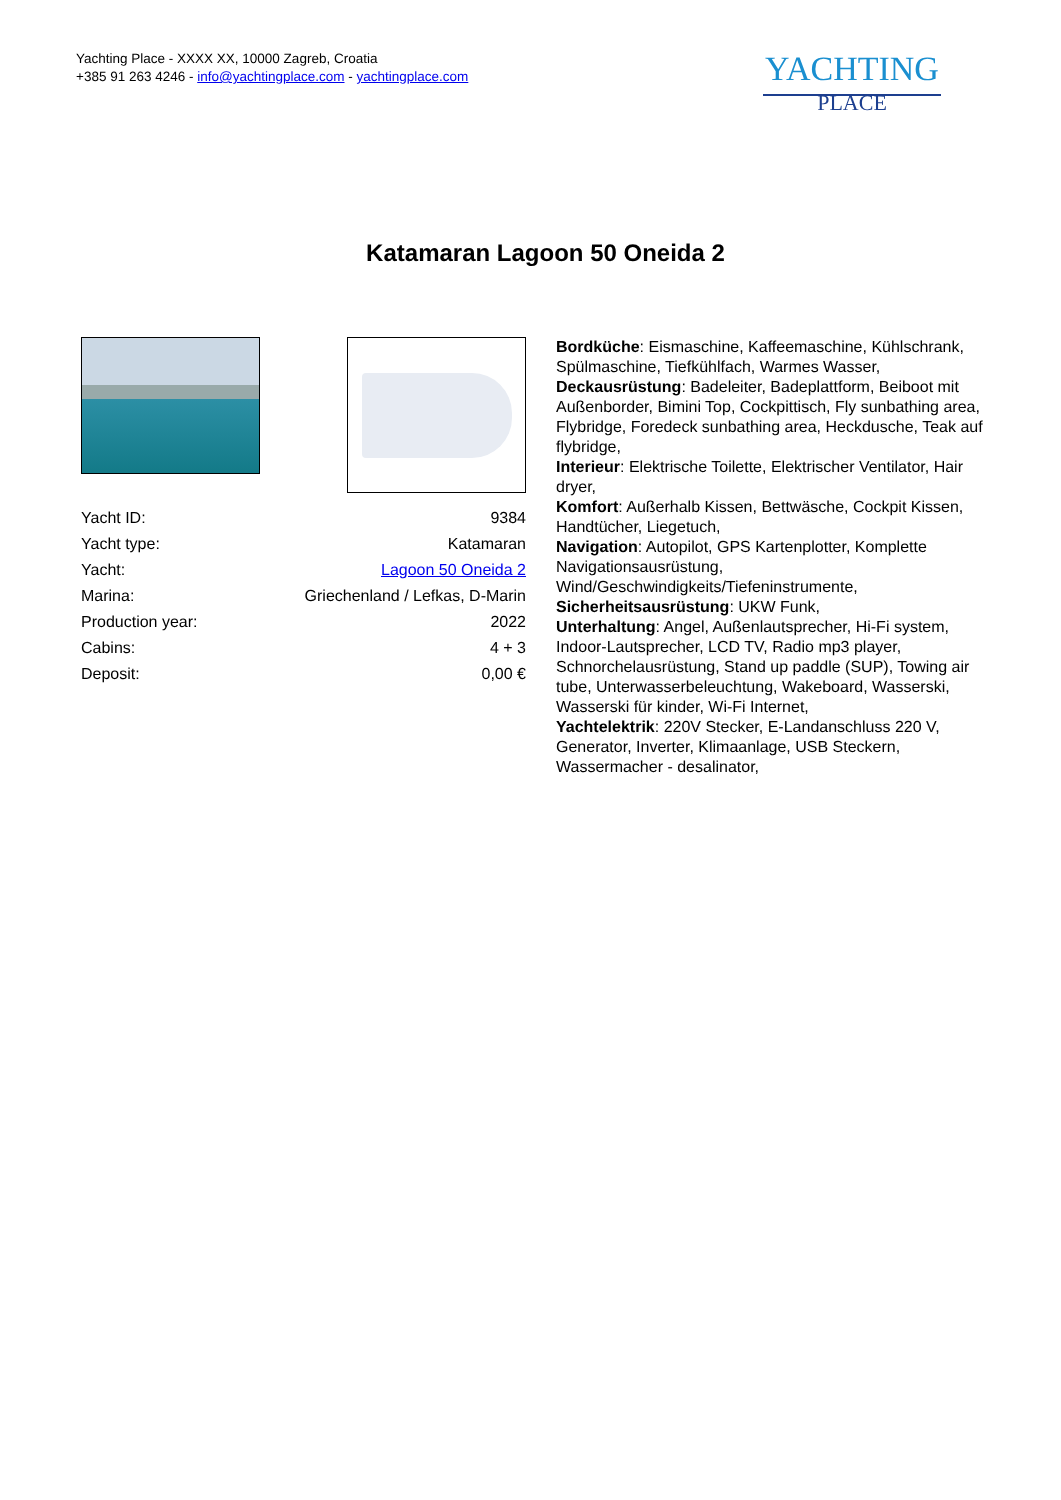Yachting Place - XXXX XX, 10000 Zagreb, Croatia
+385 91 263 4246 - info@yachtingplace.com - yachtingplace.com
YACHTING
PLACE
Katamaran Lagoon 50 Oneida 2
| Yacht ID: | 9384 |
| Yacht type: | Katamaran |
| Yacht: | Lagoon 50 Oneida 2 |
| Marina: | Griechenland / Lefkas, D-Marin |
| Production year: | 2022 |
| Cabins: | 4 + 3 |
| Deposit: | 0,00 € |
Bordküche: Eismaschine, Kaffeemaschine, Kühlschrank, Spülmaschine, Tiefkühlfach, Warmes Wasser,
Deckausrüstung: Badeleiter, Badeplattform, Beiboot mit Außenborder, Bimini Top, Cockpittisch, Fly sunbathing area, Flybridge, Foredeck sunbathing area, Heckdusche, Teak auf flybridge,
Interieur: Elektrische Toilette, Elektrischer Ventilator, Hair dryer,
Komfort: Außerhalb Kissen, Bettwäsche, Cockpit Kissen, Handtücher, Liegetuch,
Navigation: Autopilot, GPS Kartenplotter, Komplette Navigationsausrüstung, Wind/Geschwindigkeits/Tiefeninstrumente,
Sicherheitsausrüstung: UKW Funk,
Unterhaltung: Angel, Außenlautsprecher, Hi-Fi system, Indoor-Lautsprecher, LCD TV, Radio mp3 player, Schnorchelausrüstung, Stand up paddle (SUP), Towing air tube, Unterwasserbeleuchtung, Wakeboard, Wasserski, Wasserski für kinder, Wi-Fi Internet,
Yachtelektrik: 220V Stecker, E-Landanschluss 220 V, Generator, Inverter, Klimaanlage, USB Steckern, Wassermacher - desalinator,